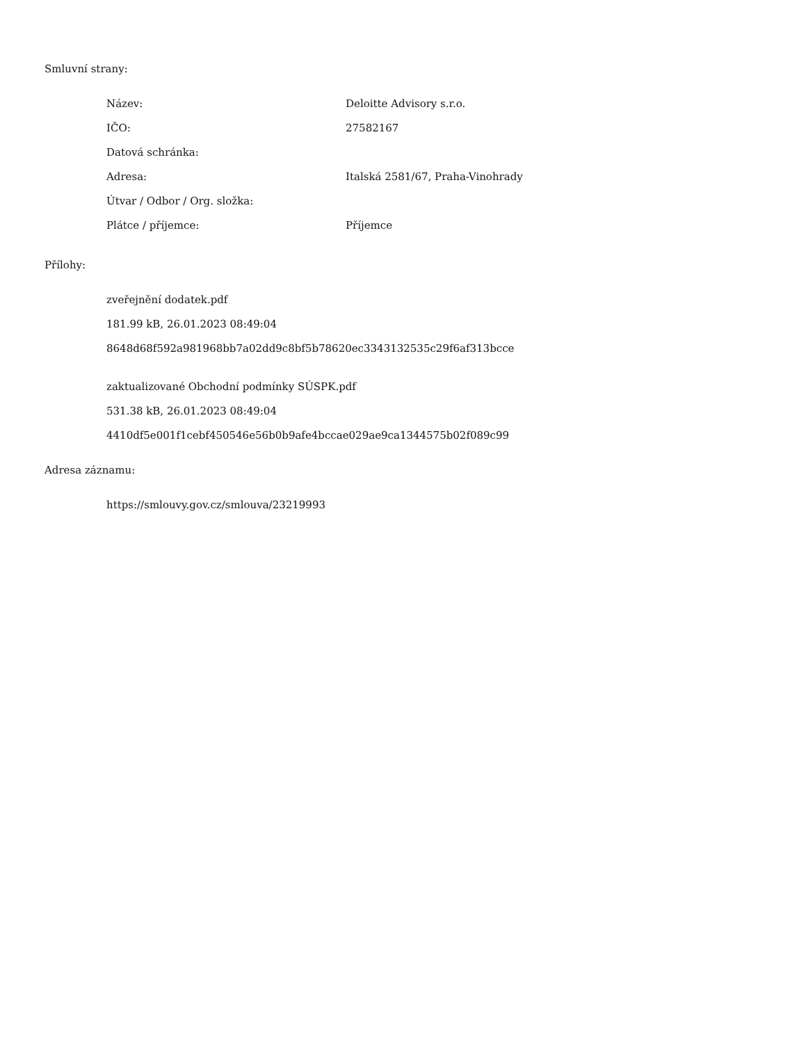Smluvní strany:
| Název: | Deloitte Advisory s.r.o. |
| IČO: | 27582167 |
| Datová schránka: | |
| Adresa: | Italská 2581/67, Praha-Vinohrady |
| Útvar / Odbor / Org. složka: | |
| Plátce / příjemce: | Příjemce |
Přílohy:
zveřejnění dodatek.pdf
181.99 kB, 26.01.2023 08:49:04
8648d68f592a981968bb7a02dd9c8bf5b78620ec3343132535c29f6af313bcce
zaktualizované Obchodní podmínky SÚSPK.pdf
531.38 kB, 26.01.2023 08:49:04
4410df5e001f1cebf450546e56b0b9afe4bccae029ae9ca1344575b02f089c99
Adresa záznamu:
https://smlouvy.gov.cz/smlouva/23219993